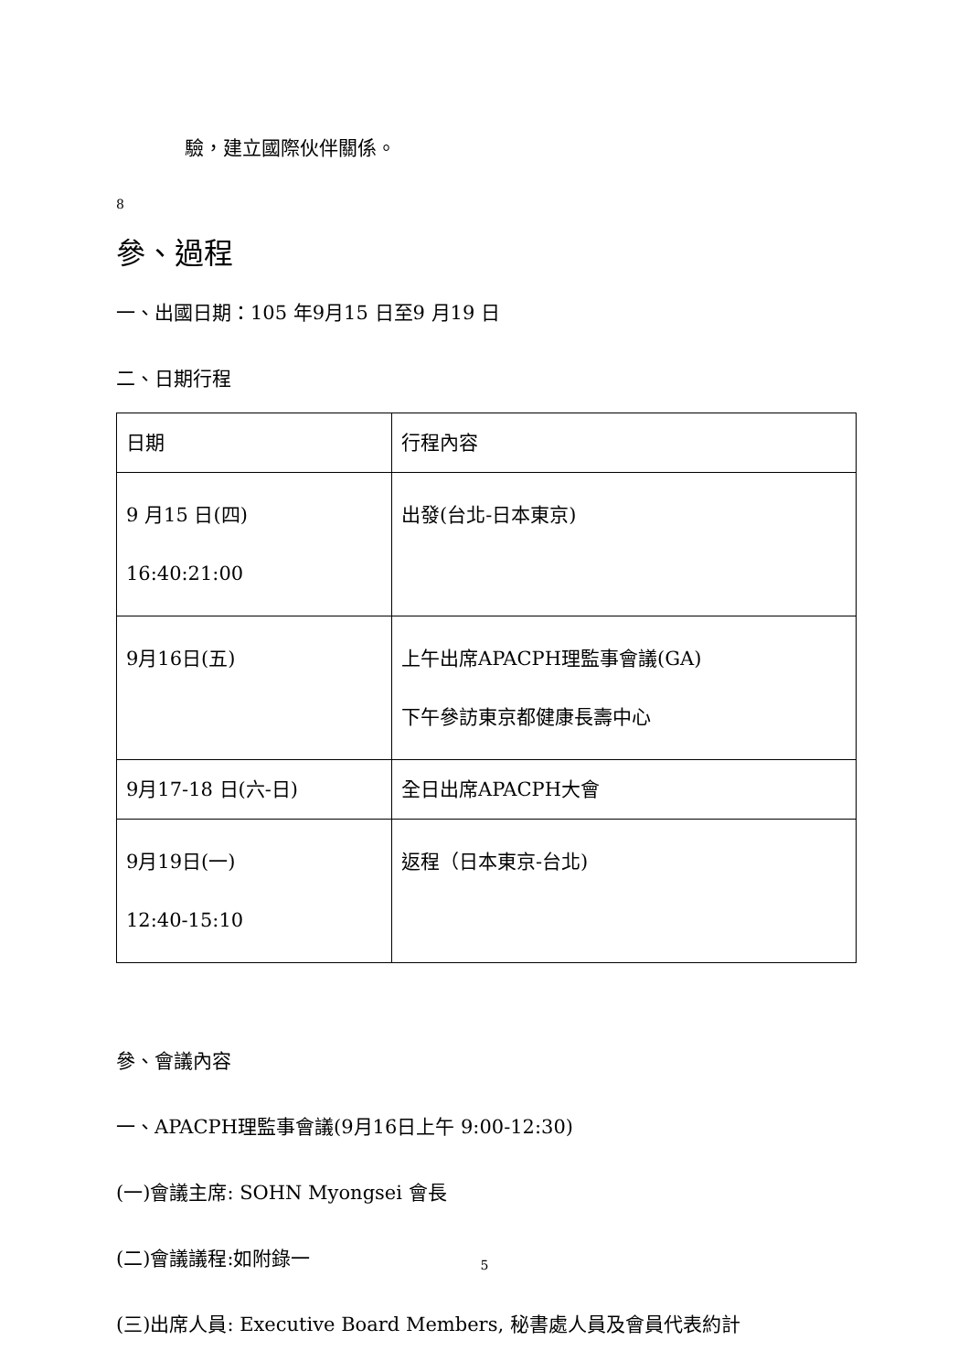驗，建立國際伙伴關係。
8
參、過程
一、出國日期：105 年9月15 日至9 月19 日
二、日期行程
| 日期 | 行程內容 |
| 9 月15 日(四) 16:40:21:00 | 出發(台北-日本東京) |
| 9月16日(五) | 上午出席APACPH理監事會議(GA) 下午參訪東京都健康長壽中心 |
| 9月17-18 日(六-日) | 全日出席APACPH大會 |
| 9月19日(一) 12:40-15:10 | 返程（日本東京-台北) |
參、會議內容
一、APACPH理監事會議(9月16日上午 9:00-12:30)
(一)會議主席: SOHN Myongsei 會長
(二)會議議程:如附錄一
(三)出席人員: Executive Board Members, 秘書處人員及會員代表約計
5